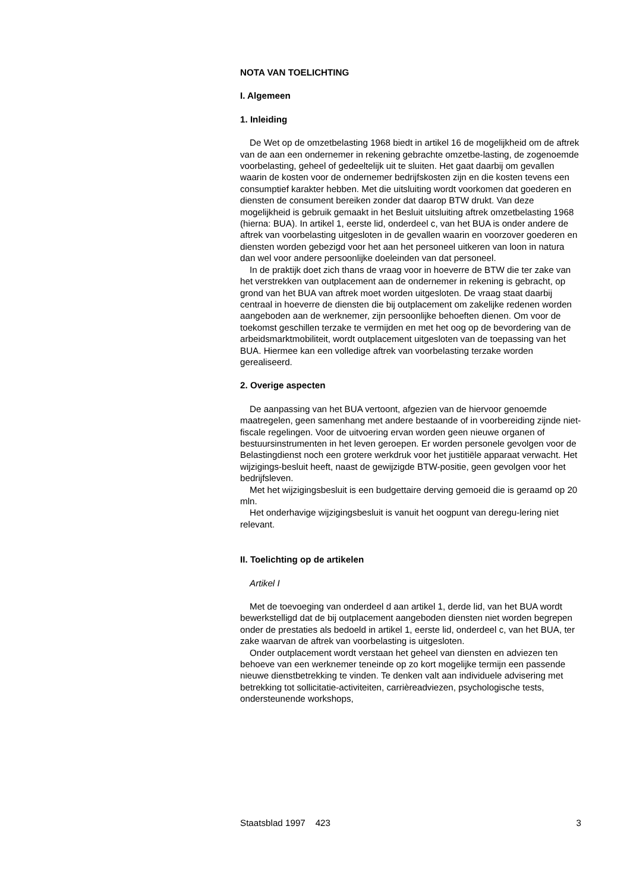NOTA VAN TOELICHTING
I. Algemeen
1. Inleiding
De Wet op de omzetbelasting 1968 biedt in artikel 16 de mogelijkheid om de aftrek van de aan een ondernemer in rekening gebrachte omzetbe-lasting, de zogenoemde voorbelasting, geheel of gedeeltelijk uit te sluiten. Het gaat daarbij om gevallen waarin de kosten voor de ondernemer bedrijfskosten zijn en die kosten tevens een consumptief karakter hebben. Met die uitsluiting wordt voorkomen dat goederen en diensten de consument bereiken zonder dat daarop BTW drukt. Van deze mogelijkheid is gebruik gemaakt in het Besluit uitsluiting aftrek omzetbelasting 1968 (hierna: BUA). In artikel 1, eerste lid, onderdeel c, van het BUA is onder andere de aftrek van voorbelasting uitgesloten in de gevallen waarin en voorzover goederen en diensten worden gebezigd voor het aan het personeel uitkeren van loon in natura dan wel voor andere persoonlijke doeleinden van dat personeel.
In de praktijk doet zich thans de vraag voor in hoeverre de BTW die ter zake van het verstrekken van outplacement aan de ondernemer in rekening is gebracht, op grond van het BUA van aftrek moet worden uitgesloten. De vraag staat daarbij centraal in hoeverre de diensten die bij outplacement om zakelijke redenen worden aangeboden aan de werknemer, zijn persoonlijke behoeften dienen. Om voor de toekomst geschillen terzake te vermijden en met het oog op de bevordering van de arbeidsmarktmobiliteit, wordt outplacement uitgesloten van de toepassing van het BUA. Hiermee kan een volledige aftrek van voorbelasting terzake worden gerealiseerd.
2. Overige aspecten
De aanpassing van het BUA vertoont, afgezien van de hiervoor genoemde maatregelen, geen samenhang met andere bestaande of in voorbereiding zijnde niet-fiscale regelingen. Voor de uitvoering ervan worden geen nieuwe organen of bestuursinstrumenten in het leven geroepen. Er worden personele gevolgen voor de Belastingdienst noch een grotere werkdruk voor het justitiële apparaat verwacht. Het wijzigings-besluit heeft, naast de gewijzigde BTW-positie, geen gevolgen voor het bedrijfsleven.
Met het wijzigingsbesluit is een budgettaire derving gemoeid die is geraamd op 20 mln.
Het onderhavige wijzigingsbesluit is vanuit het oogpunt van deregu-lering niet relevant.
II. Toelichting op de artikelen
Artikel I
Met de toevoeging van onderdeel d aan artikel 1, derde lid, van het BUA wordt bewerkstelligd dat de bij outplacement aangeboden diensten niet worden begrepen onder de prestaties als bedoeld in artikel 1, eerste lid, onderdeel c, van het BUA, ter zake waarvan de aftrek van voorbelasting is uitgesloten.
Onder outplacement wordt verstaan het geheel van diensten en adviezen ten behoeve van een werknemer teneinde op zo kort mogelijke termijn een passende nieuwe dienstbetrekking te vinden. Te denken valt aan individuele advisering met betrekking tot sollicitatie-activiteiten, carrièreadviezen, psychologische tests, ondersteunende workshops,
Staatsblad 1997 423 3